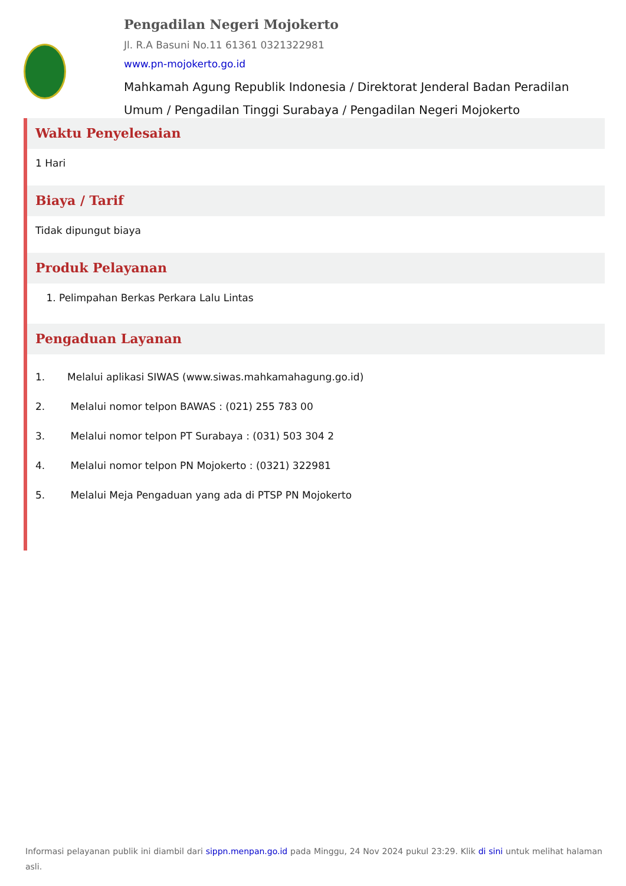Pengadilan Negeri Mojokerto
Jl. R.A Basuni No.11 61361 0321322981
www.pn-mojokerto.go.id
Mahkamah Agung Republik Indonesia / Direktorat Jenderal Badan Peradilan Umum / Pengadilan Tinggi Surabaya / Pengadilan Negeri Mojokerto
Waktu Penyelesaian
1 Hari
Biaya / Tarif
Tidak dipungut biaya
Produk Pelayanan
1. Pelimpahan Berkas Perkara Lalu Lintas
Pengaduan Layanan
1. Melalui aplikasi SIWAS (www.siwas.mahkamahagung.go.id)
2. Melalui nomor telpon BAWAS : (021) 255 783 00
3. Melalui nomor telpon PT Surabaya : (031) 503 304 2
4. Melalui nomor telpon PN Mojokerto : (0321) 322981
5. Melalui Meja Pengaduan yang ada di PTSP PN Mojokerto
Informasi pelayanan publik ini diambil dari sippn.menpan.go.id pada Minggu, 24 Nov 2024 pukul 23:29. Klik di sini untuk melihat halaman asli.